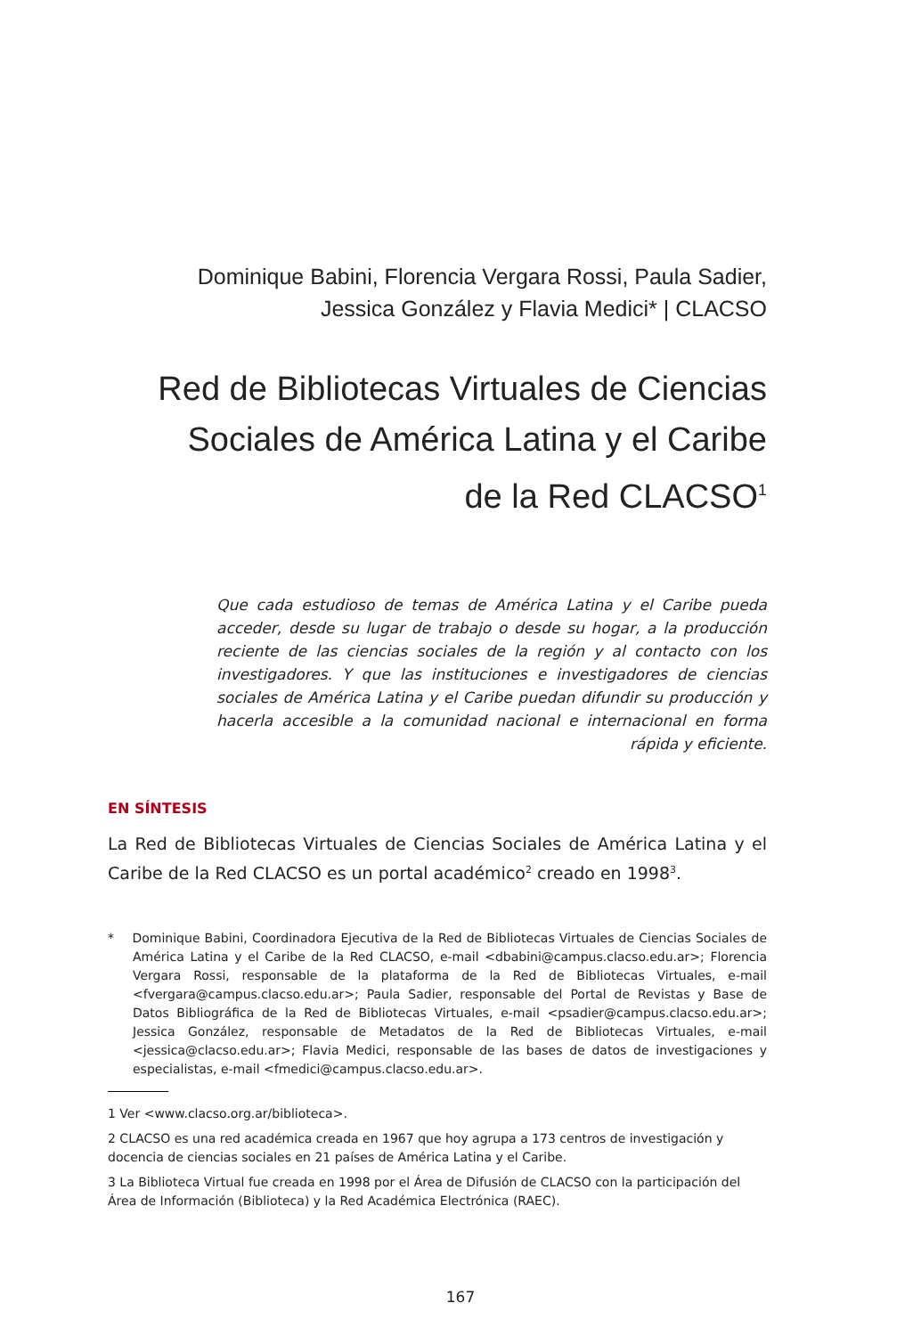Dominique Babini, Florencia Vergara Rossi, Paula Sadier,
Jessica González y Flavia Medici* | CLACSO
Red de Bibliotecas Virtuales de Ciencias
Sociales de América Latina y el Caribe
de la Red CLACSO<sup>1</sup>
Que cada estudioso de temas de América Latina y el Caribe pueda acceder, desde su lugar de trabajo o desde su hogar, a la producción reciente de las ciencias sociales de la región y al contacto con los investigadores. Y que las instituciones e investigadores de ciencias sociales de América Latina y el Caribe puedan difundir su producción y hacerla accesible a la comunidad nacional e internacional en forma rápida y eficiente.
EN SÍNTESIS
La Red de Bibliotecas Virtuales de Ciencias Sociales de América Latina y el Caribe de la Red CLACSO es un portal académico<sup>2</sup> creado en 1998<sup>3</sup>.
* Dominique Babini, Coordinadora Ejecutiva de la Red de Bibliotecas Virtuales de Ciencias Sociales de América Latina y el Caribe de la Red CLACSO, e-mail <dbabini@campus.clacso.edu.ar>; Florencia Vergara Rossi, responsable de la plataforma de la Red de Bibliotecas Virtuales, e-mail <fvergara@campus.clacso.edu.ar>; Paula Sadier, responsable del Portal de Revistas y Base de Datos Bibliográfica de la Red de Bibliotecas Virtuales, e-mail <psadier@campus.clacso.edu.ar>; Jessica González, responsable de Metadatos de la Red de Bibliotecas Virtuales, e-mail <jessica@clacso.edu.ar>; Flavia Medici, responsable de las bases de datos de investigaciones y especialistas, e-mail <fmedici@campus.clacso.edu.ar>.
1 Ver <www.clacso.org.ar/biblioteca>.
2 CLACSO es una red académica creada en 1967 que hoy agrupa a 173 centros de investigación y docencia de ciencias sociales en 21 países de América Latina y el Caribe.
3 La Biblioteca Virtual fue creada en 1998 por el Área de Difusión de CLACSO con la participación del Área de Información (Biblioteca) y la Red Académica Electrónica (RAEC).
167